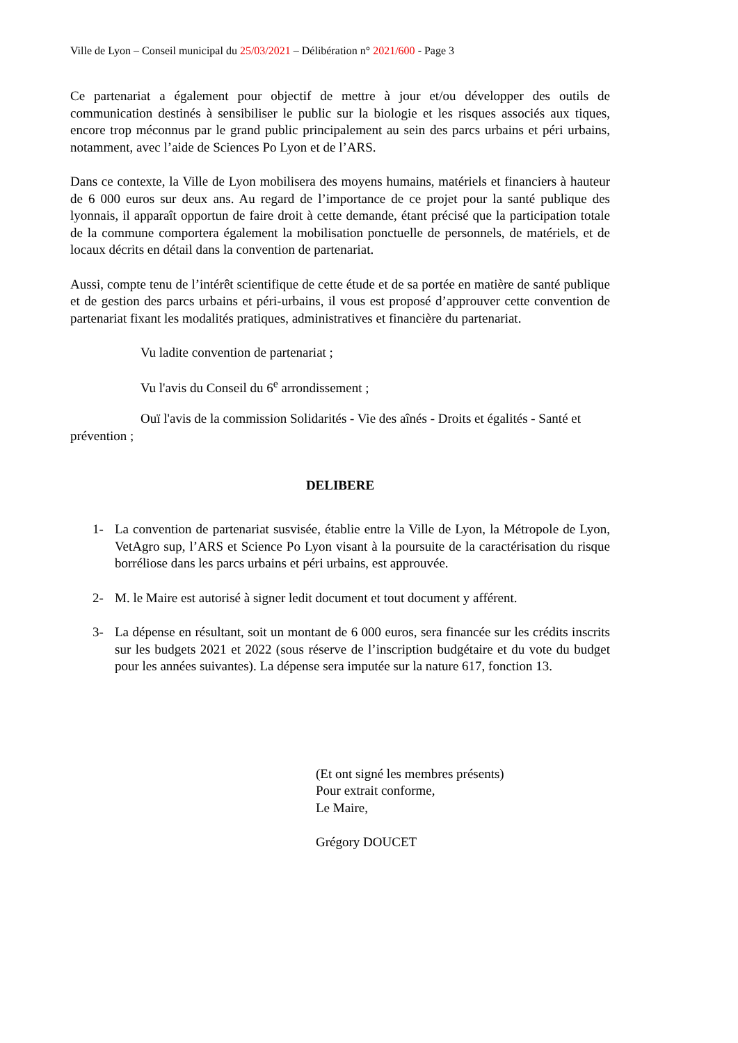Ville de Lyon – Conseil municipal du 25/03/2021 – Délibération n° 2021/600 - Page 3
Ce partenariat a également pour objectif de mettre à jour et/ou développer des outils de communication destinés à sensibiliser le public sur la biologie et les risques associés aux tiques, encore trop méconnus par le grand public principalement au sein des parcs urbains et péri urbains, notamment, avec l’aide de Sciences Po Lyon et de l’ARS.
Dans ce contexte, la Ville de Lyon mobilisera des moyens humains, matériels et financiers à hauteur de 6 000 euros sur deux ans. Au regard de l’importance de ce projet pour la santé publique des lyonnais, il apparaît opportun de faire droit à cette demande, étant précisé que la participation totale de la commune comportera également la mobilisation ponctuelle de personnels, de matériels, et de locaux décrits en détail dans la convention de partenariat.
Aussi, compte tenu de l’intérêt scientifique de cette étude et de sa portée en matière de santé publique et de gestion des parcs urbains et péri-urbains, il vous est proposé d’approuver cette convention de partenariat fixant les modalités pratiques, administratives et financière du partenariat.
Vu ladite convention de partenariat ;
Vu l'avis du Conseil du 6<sup>e</sup> arrondissement ;
Ouï l'avis de la commission Solidarités - Vie des aînés - Droits et égalités - Santé et prévention ;
DELIBERE
1- La convention de partenariat susvisée, établie entre la Ville de Lyon, la Métropole de Lyon, VetAgro sup, l’ARS et Science Po Lyon visant à la poursuite de la caractérisation du risque borréliose dans les parcs urbains et péri urbains, est approuvée.
2- M. le Maire est autorisé à signer ledit document et tout document y afférent.
3- La dépense en résultant, soit un montant de 6 000 euros, sera financée sur les crédits inscrits sur les budgets 2021 et 2022 (sous réserve de l’inscription budgétaire et du vote du budget pour les années suivantes). La dépense sera imputée sur la nature 617, fonction 13.
(Et ont signé les membres présents)
Pour extrait conforme,
Le Maire,
Grégory DOUCET